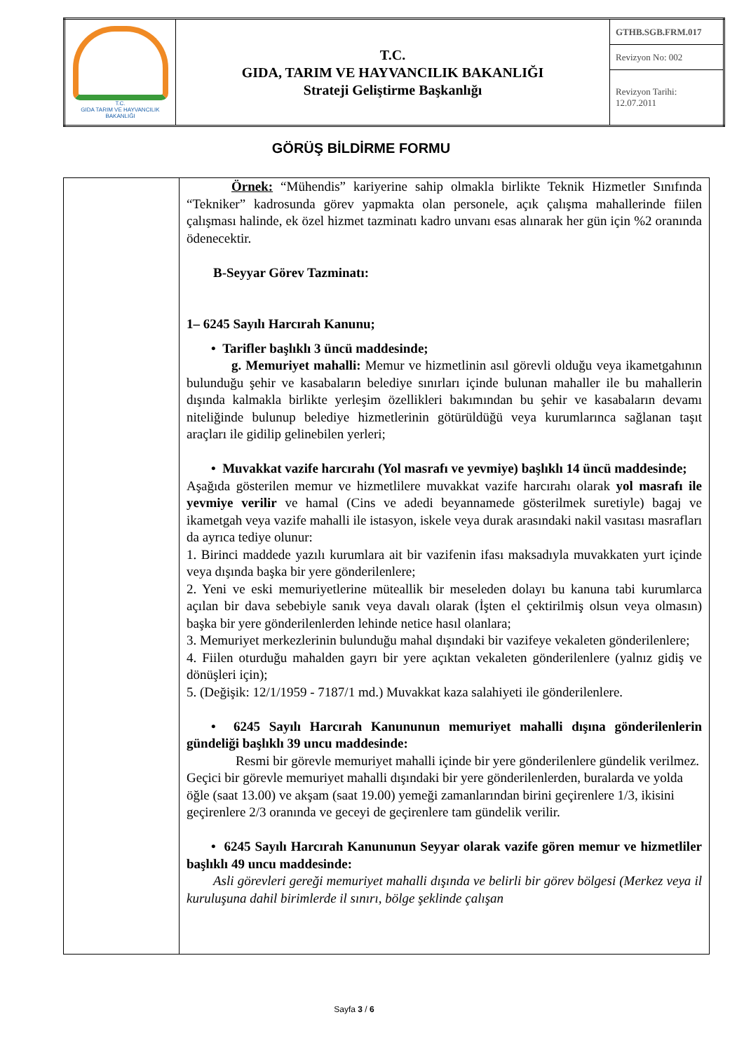| T.C. GIDA TARIM VE HAYVANCILIK BAKANLIĞI | T.C. GIDA, TARIM VE HAYVANCILIK BAKANLIĞI Strateji Geliştirme Başkanlığı | GTHB.SGB.FRM.017 |
| | | Revizyon No: 002 |
| | | Revizyon Tarihi: 12.07.2011 |
GÖRÜŞ BİLDİRME FORMU
| | Örnek: “Mühendis” kariyerine sahip olmakla birlikte Teknik Hizmetler Sınıfında “Tekniker” kadrosunda görev yapmakta olan personele, açık çalışma mahallerinde fiilen çalışması halinde, ek özel hizmet tazminatı kadro unvanı esas alınarak her gün için %2 oranında ödenecektir. B-Seyyar Görev Tazminatı: 1– 6245 Sayılı Harcırah Kanunu; • Tarifler başlıklı 3 üncü maddesinde; g. Memuriyet mahalli: Memur ve hizmetlinin asıl görevli olduğu veya ikametgahının bulunduğu şehir ve kasabaların belediye sınırları içinde bulunan mahaller ile bu mahallerin dışında kalmakla birlikte yerleşim özellikleri bakımından bu şehir ve kasabaların devamı niteliğinde bulunup belediye hizmetlerinin götürüldüğü veya kurumlarınca sağlanan taşıt araçları ile gidilip gelinebilen yerleri; • Muvakkat vazife harcırahı (Yol masrafı ve yevmiye) başlıklı 14 üncü maddesinde; Aşağıda gösterilen memur ve hizmetlilere muvakkat vazife harcırahı olarak yol masrafı ile yevmiye verilir ve hamal (Cins ve adedi beyannamede gösterilmek suretiyle) bagaj ve ikametgah veya vazife mahalli ile istasyon, iskele veya durak arasındaki nakil vasıtası masrafları da ayrıca tediye olunur: 1. Birinci maddede yazılı kurumlara ait bir vazifenin ifası maksadıyla muvakkaten yurt içinde veya dışında başka bir yere gönderilenlere; 2. Yeni ve eski memuriyetlerine müteallik bir meseleden dolayı bu kanuna tabi kurumlarca açılan bir dava sebebiyle sanık veya davalı olarak (İşten el çektirilmiş olsun veya olmasın) başka bir yere gönderilenlerden lehinde netice hasıl olanlara; 3. Memuriyet merkezlerinin bulunduğu mahal dışındaki bir vazifeye vekaleten gönderilenlere; 4. Fiilen oturduğu mahalden gayrı bir yere açıktan vekaleten gönderilenlere (yalnız gidiş ve dönüşleri için); 5. (Değişik: 12/1/1959 - 7187/1 md.) Muvakkat kaza salahiyeti ile gönderilenlere. • 6245 Sayılı Harcırah Kanununun memuriyet mahalli dışına gönderilenlerin gündeliği başlıklı 39 uncu maddesinde: Resmi bir görevle memuriyet mahalli içinde bir yere gönderilenlere gündelik verilmez. Geçici bir görevle memuriyet mahalli dışındaki bir yere gönderilenlerden, buralarda ve yolda öğle (saat 13.00) ve akşam (saat 19.00) yemeği zamanlarından birini geçirenlere 1/3, ikisini geçirenlere 2/3 oranında ve geceyi de geçirenlere tam gündelik verilir. • 6245 Sayılı Harcırah Kanununun Seyyar olarak vazife gören memur ve hizmetliler başlıklı 49 uncu maddesinde: Asli görevleri gereği memuriyet mahalli dışında ve belirli bir görev bölgesi (Merkez veya il kuruluşuna dahil birimlerde il sınırı, bölge şeklinde çalışan |
Sayfa 3 / 6